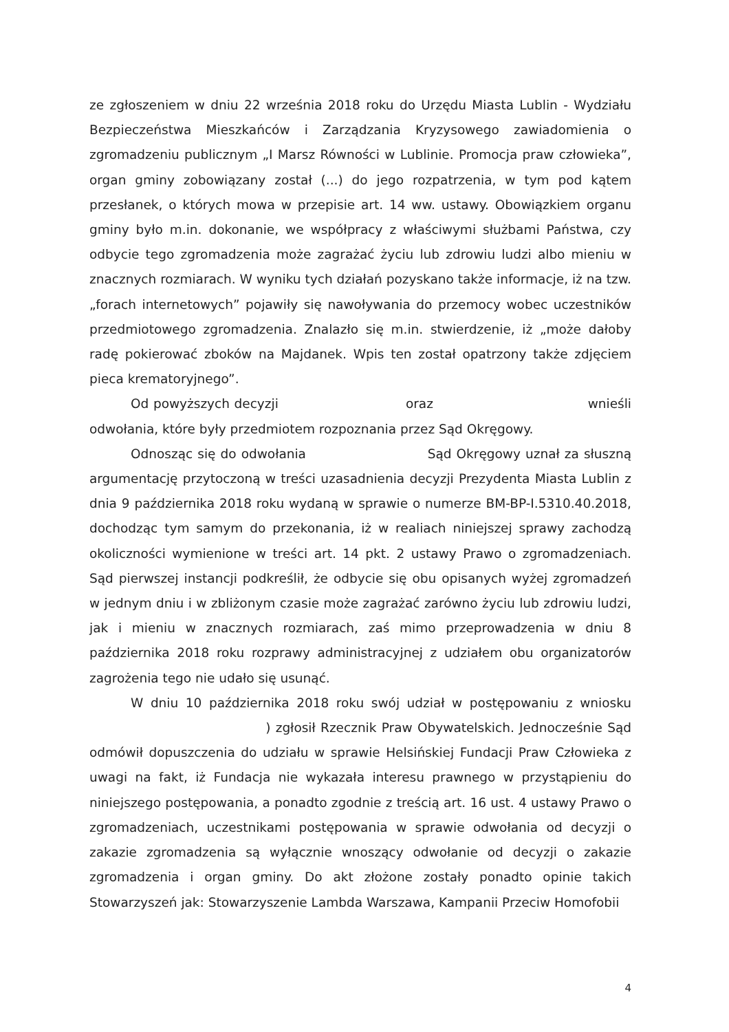ze zgłoszeniem w dniu 22 września 2018 roku do Urzędu Miasta Lublin - Wydziału Bezpieczeństwa Mieszkańców i Zarządzania Kryzysowego zawiadomienia o zgromadzeniu publicznym „I Marsz Równości w Lublinie. Promocja praw człowieka”, organ gminy zobowiązany został (...) do jego rozpatrzenia, w tym pod kątem przesłanek, o których mowa w przepisie art. 14 ww. ustawy. Obowiązkiem organu gminy było m.in. dokonanie, we współpracy z właściwymi służbami Państwa, czy odbycie tego zgromadzenia może zagrażać życiu lub zdrowiu ludzi albo mieniu w znacznych rozmiarach. W wyniku tych działań pozyskano także informacje, iż na tzw. „forach internetowych” pojawiły się nawoływania do przemocy wobec uczestników przedmiotowego zgromadzenia. Znalazło się m.in. stwierdzenie, iż „może dałoby radę pokierować zboków na Majdanek. Wpis ten został opatrzony także zdjęciem pieca krematoryjnego”.
Od powyższych decyzji oraz wnieśli odwołania, które były przedmiotem rozpoznania przez Sąd Okręgowy.
Odnosząc się do odwołania Sąd Okręgowy uznał za słuszną argumentację przytoczoną w treści uzasadnienia decyzji Prezydenta Miasta Lublin z dnia 9 października 2018 roku wydaną w sprawie o numerze BM-BP-I.5310.40.2018, dochodząc tym samym do przekonania, iż w realiach niniejszej sprawy zachodzą okoliczności wymienione w treści art. 14 pkt. 2 ustawy Prawo o zgromadzeniach. Sąd pierwszej instancji podkreślił, że odbycie się obu opisanych wyżej zgromadzeń w jednym dniu i w zbliżonym czasie może zagrażać zarówno życiu lub zdrowiu ludzi, jak i mieniu w znacznych rozmiarach, zaś mimo przeprowadzenia w dniu 8 października 2018 roku rozprawy administracyjnej z udziałem obu organizatorów zagrożenia tego nie udało się usunąć.
W dniu 10 października 2018 roku swój udział w postępowaniu z wniosku ) zgłosił Rzecznik Praw Obywatelskich. Jednocześnie Sąd odmówił dopuszczenia do udziału w sprawie Helsińskiej Fundacji Praw Człowieka z uwagi na fakt, iż Fundacja nie wykazała interesu prawnego w przystąpieniu do niniejszego postępowania, a ponadto zgodnie z treścią art. 16 ust. 4 ustawy Prawo o zgromadzeniach, uczestnikami postępowania w sprawie odwołania od decyzji o zakazie zgromadzenia są wyłącznie wnoszący odwołanie od decyzji o zakazie zgromadzenia i organ gminy. Do akt złożone zostały ponadto opinie takich Stowarzyszeń jak: Stowarzyszenie Lambda Warszawa, Kampanii Przeciw Homofobii
4